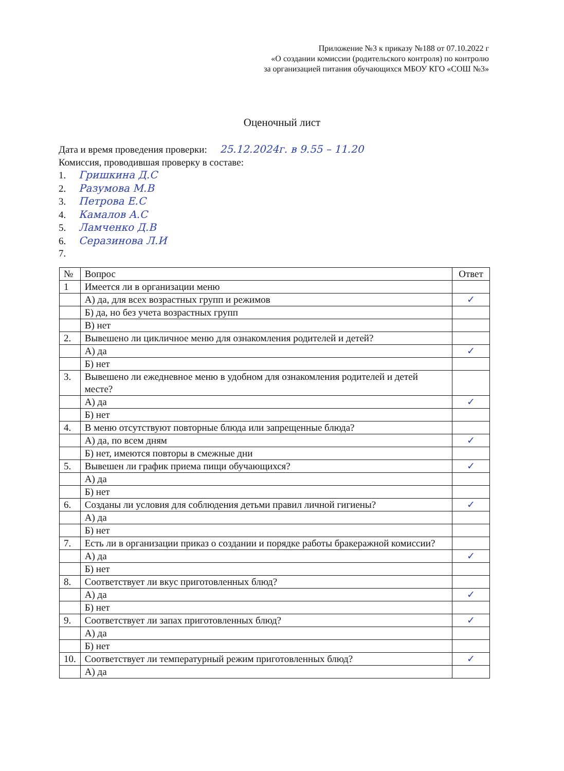Приложение №3 к приказу №188 от 07.10.2022 г
«О создании комиссии (родительского контроля) по контролю
за организацией питания обучающихся МБОУ КГО «СОШ №3»
Оценочный лист
Дата и время проведения проверки: 25.12.2024г. в 9.55 – 11.20
Комиссия, проводившая проверку в составе:
1. Гришкина Д.С
2. Разумова М.В
3. Петрова Е.С
4. Камалов А.С
5. Ламченко Д.В
6. Серазинова Л.И
7.
| № | Вопрос | Ответ |
| --- | --- | --- |
| 1 | Имеется ли в организации меню | |
| | А) да, для всех возрастных групп и режимов | ✓ |
| | Б) да, но без учета возрастных групп | |
| | В) нет | |
| 2. | Вывешено ли цикличное меню для ознакомления родителей и детей? | |
| | А) да | ✓ |
| | Б) нет | |
| 3. | Вывешено ли ежедневное меню в удобном для ознакомления родителей и детей месте? | |
| | А) да | ✓ |
| | Б) нет | |
| 4. | В меню отсутствуют повторные блюда или запрещенные блюда? | |
| | А) да, по всем дням | ✓ |
| | Б) нет, имеются повторы в смежные дни | |
| 5. | Вывешен ли график приема пищи обучающихся? | ✓ |
| | А) да | |
| | Б) нет | |
| 6. | Созданы ли условия для соблюдения детьми правил личной гигиены? | ✓ |
| | А) да | |
| | Б) нет | |
| 7. | Есть ли в организации приказ о создании и порядке работы бракеражной комиссии? | |
| | А) да | ✓ |
| | Б) нет | |
| 8. | Соответствует ли вкус приготовленных блюд? | |
| | А) да | ✓ |
| | Б) нет | |
| 9. | Соответствует ли запах приготовленных блюд? | ✓ |
| | А) да | |
| | Б) нет | |
| 10. | Соответствует ли температурный режим приготовленных блюд? | ✓ |
| | А) да | |